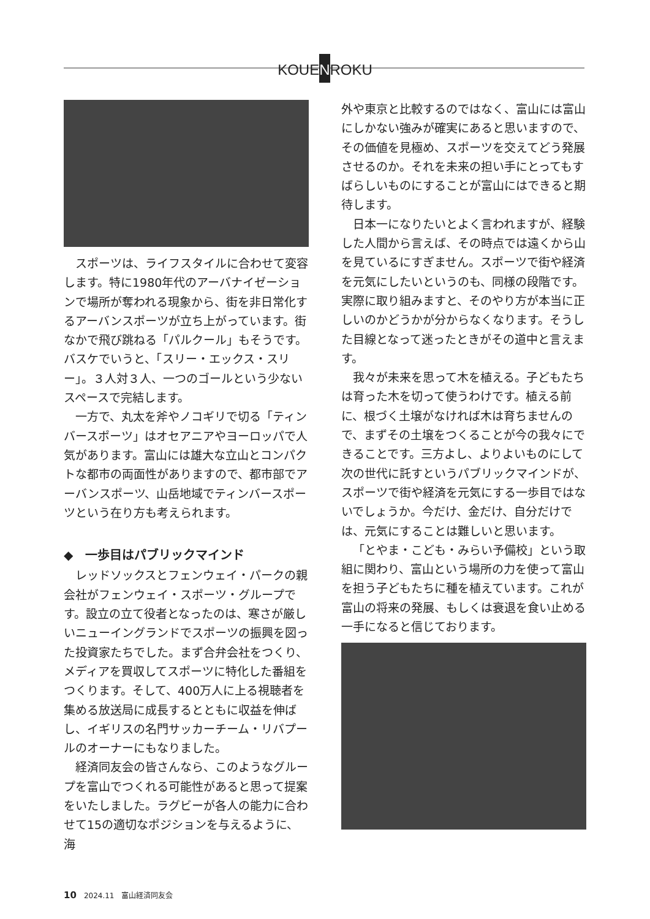KOUENROKU
スポーツは、ライフスタイルに合わせて変容します。特に1980年代のアーバナイゼーションで場所が奪われる現象から、街を非日常化するアーバンスポーツが立ち上がっています。街なかで飛び跳ねる「パルクール」もそうです。バスケでいうと、「スリー・エックス・スリー」。３人対３人、一つのゴールという少ないスペースで完結します。
一方で、丸太を斧やノコギリで切る「ティンバースポーツ」はオセアニアやヨーロッパで人気があります。富山には雄大な立山とコンパクトな都市の両面性がありますので、都市部でアーバンスポーツ、山岳地域でティンバースポーツという在り方も考えられます。
◆　一歩目はパブリックマインド
レッドソックスとフェンウェイ・パークの親会社がフェンウェイ・スポーツ・グループです。設立の立て役者となったのは、寒さが厳しいニューイングランドでスポーツの振興を図った投資家たちでした。まず合弁会社をつくり、メディアを買収してスポーツに特化した番組をつくります。そして、400万人に上る視聴者を集める放送局に成長するとともに収益を伸ばし、イギリスの名門サッカーチーム・リバプールのオーナーにもなりました。
経済同友会の皆さんなら、このようなグループを富山でつくれる可能性があると思って提案をいたしました。ラグビーが各人の能力に合わせて15の適切なポジションを与えるように、海
外や東京と比較するのではなく、富山には富山にしかない強みが確実にあると思いますので、その価値を見極め、スポーツを交えてどう発展させるのか。それを未来の担い手にとってもすばらしいものにすることが富山にはできると期待します。
日本一になりたいとよく言われますが、経験した人間から言えば、その時点では遠くから山を見ているにすぎません。スポーツで街や経済を元気にしたいというのも、同様の段階です。実際に取り組みますと、そのやり方が本当に正しいのかどうかが分からなくなります。そうした目線となって迷ったときがその道中と言えます。
我々が未来を思って木を植える。子どもたちは育った木を切って使うわけです。植える前に、根づく土壌がなければ木は育ちませんので、まずその土壌をつくることが今の我々にできることです。三方よし、よりよいものにして次の世代に託すというパブリックマインドが、スポーツで街や経済を元気にする一歩目ではないでしょうか。今だけ、金だけ、自分だけでは、元気にすることは難しいと思います。
「とやま・こども・みらい予備校」という取組に関わり、富山という場所の力を使って富山を担う子どもたちに種を植えています。これが富山の将来の発展、もしくは衰退を食い止める一手になると信じております。
10　2024.11　富山経済同友会